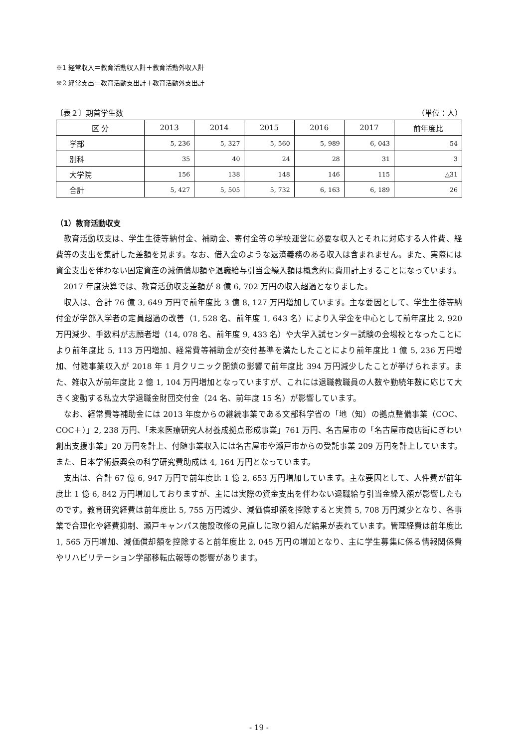※1 経常収入＝教育活動収入計＋教育活動外収入計
※2 経常支出＝教育活動支出計＋教育活動外支出計
〔表２〕期首学生数 （単位：人）
| 区 分 | 2013 | 2014 | 2015 | 2016 | 2017 | 前年度比 |
| --- | --- | --- | --- | --- | --- | --- |
| 学部 | 5, 236 | 5, 327 | 5, 560 | 5, 989 | 6, 043 | 54 |
| 別科 | 35 | 40 | 24 | 28 | 31 | 3 |
| 大学院 | 156 | 138 | 148 | 146 | 115 | △31 |
| 合計 | 5, 427 | 5, 505 | 5, 732 | 6, 163 | 6, 189 | 26 |
（1）教育活動収支
教育活動収支は、学生生徒等納付金、補助金、寄付金等の学校運営に必要な収入とそれに対応する人件費、経費等の支出を集計した差額を見ます。なお、借入金のような返済義務のある収入は含まれません。また、実際には資金支出を伴わない固定資産の減価償却額や退職給与引当金繰入額は概念的に費用計上することになっています。
2017 年度決算では、教育活動収支差額が 8 億 6, 702 万円の収入超過となりました。
収入は、合計 76 億 3, 649 万円で前年度比 3 億 8, 127 万円増加しています。主な要因として、学生生徒等納付金が学部入学者の定員超過の改善（1, 528 名、前年度 1, 643 名）により入学金を中心として前年度比 2, 920 万円減少、手数料が志願者増（14, 078 名、前年度 9, 433 名）や大学入試センター試験の会場校となったことにより前年度比 5, 113 万円増加、経常費等補助金が交付基準を満たしたことにより前年度比 1 億 5, 236 万円増加、付随事業収入が 2018 年 1 月クリニック閉鎖の影響で前年度比 394 万円減少したことが挙げられます。また、雑収入が前年度比 2 億 1, 104 万円増加となっていますが、これには退職教職員の人数や勤続年数に応じて大きく変動する私立大学退職金財団交付金（24 名、前年度 15 名）が影響しています。
なお、経常費等補助金には 2013 年度からの継続事業である文部科学省の「地（知）の拠点整備事業（COC、COC＋）」2, 238 万円、「未来医療研究人材養成拠点形成事業」761 万円、名古屋市の「名古屋市商店街にぎわい創出支援事業」20 万円を計上、付随事業収入には名古屋市や瀬戸市からの受託事業 209 万円を計上しています。また、日本学術振興会の科学研究費助成は 4, 164 万円となっています。
支出は、合計 67 億 6, 947 万円で前年度比 1 億 2, 653 万円増加しています。主な要因として、人件費が前年度比 1 億 6, 842 万円増加しておりますが、主には実際の資金支出を伴わない退職給与引当金繰入額が影響したものです。教育研究経費は前年度比 5, 755 万円減少、減価償却額を控除すると実質 5, 708 万円減少となり、各事業で合理化や経費抑制、瀬戸キャンパス施設改修の見直しに取り組んだ結果が表れています。管理経費は前年度比 1, 565 万円増加、減価償却額を控除すると前年度比 2, 045 万円の増加となり、主に学生募集に係る情報関係費やリハビリテーション学部移転広報等の影響があります。
- 19 -